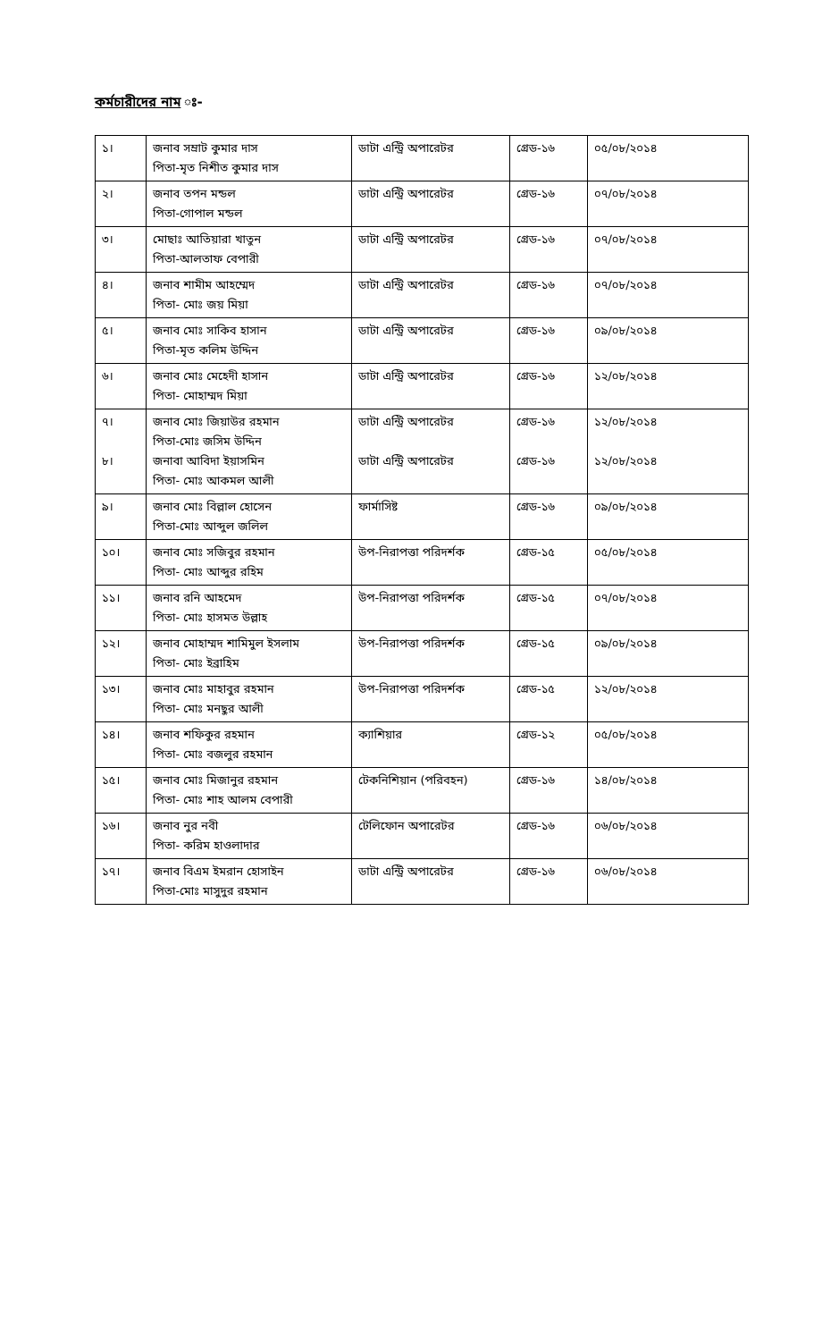কর্মচারীদের নাম ঃ-
| ১। | জনাব সম্রাট কুমার দাস পিতা-মৃত নিশীত কুমার দাস | ডাটা এন্ট্রি অপারেটর | গ্রেড-১৬ | ০৫/০৮/২০১৪ |
| ২। | জনাব তপন মন্ডল পিতা-গোপাল মন্ডল | ডাটা এন্ট্রি অপারেটর | গ্রেড-১৬ | ০৭/০৮/২০১৪ |
| ৩। | মোছাঃ আতিয়ারা খাতুন পিতা-আলতাফ বেপারী | ডাটা এন্ট্রি অপারেটর | গ্রেড-১৬ | ০৭/০৮/২০১৪ |
| ৪। | জনাব শামীম আহম্মেদ পিতা- মোঃ জয় মিয়া | ডাটা এন্ট্রি অপারেটর | গ্রেড-১৬ | ০৭/০৮/২০১৪ |
| ৫। | জনাব মোঃ সাকিব হাসান পিতা-মৃত কলিম উদ্দিন | ডাটা এন্ট্রি অপারেটর | গ্রেড-১৬ | ০৯/০৮/২০১৪ |
| ৬। | জনাব মোঃ মেহেদী হাসান পিতা- মোহাম্মদ মিয়া | ডাটা এন্ট্রি অপারেটর | গ্রেড-১৬ | ১২/০৮/২০১৪ |
| ৭। ৮। | জনাব মোঃ জিয়াউর রহমান পিতা-মোঃ জসিম উদ্দিন জনাবা আবিদা ইয়াসমিন পিতা- মোঃ আকমল আলী | ডাটা এন্ট্রি অপারেটর ডাটা এন্ট্রি অপারেটর | গ্রেড-১৬ গ্রেড-১৬ | ১২/০৮/২০১৪ ১২/০৮/২০১৪ |
| ৯। | জনাব মোঃ বিল্লাল হোসেন পিতা-মোঃ আব্দুল জলিল | ফার্মাসিষ্ট | গ্রেড-১৬ | ০৯/০৮/২০১৪ |
| ১০। | জনাব মোঃ সজিবুর রহমান পিতা- মোঃ আব্দুর রহিম | উপ-নিরাপত্তা পরিদর্শক | গ্রেড-১৫ | ০৫/০৮/২০১৪ |
| ১১। | জনাব রনি আহমেদ পিতা- মোঃ হাসমত উল্লাহ | উপ-নিরাপত্তা পরিদর্শক | গ্রেড-১৫ | ০৭/০৮/২০১৪ |
| ১২। | জনাব মোহাম্মদ শামিমুল ইসলাম পিতা- মোঃ ইব্রাহিম | উপ-নিরাপত্তা পরিদর্শক | গ্রেড-১৫ | ০৯/০৮/২০১৪ |
| ১৩। | জনাব মোঃ মাহাবুর রহমান পিতা- মোঃ মনছুর আলী | উপ-নিরাপত্তা পরিদর্শক | গ্রেড-১৫ | ১২/০৮/২০১৪ |
| ১৪। | জনাব শফিকুর রহমান পিতা- মোঃ বজলুর রহমান | ক্যাশিয়ার | গ্রেড-১২ | ০৫/০৮/২০১৪ |
| ১৫। | জনাব মোঃ মিজানুর রহমান পিতা- মোঃ শাহ আলম বেপারী | টেকনিশিয়ান (পরিবহন) | গ্রেড-১৬ | ১৪/০৮/২০১৪ |
| ১৬। | জনাব নুর নবী পিতা- করিম হাওলাদার | টেলিফোন অপারেটর | গ্রেড-১৬ | ০৬/০৮/২০১৪ |
| ১৭। | জনাব বিএম ইমরান হোসাইন পিতা-মোঃ মাসুদুর রহমান | ডাটা এন্ট্রি অপারেটর | গ্রেড-১৬ | ০৬/০৮/২০১৪ |